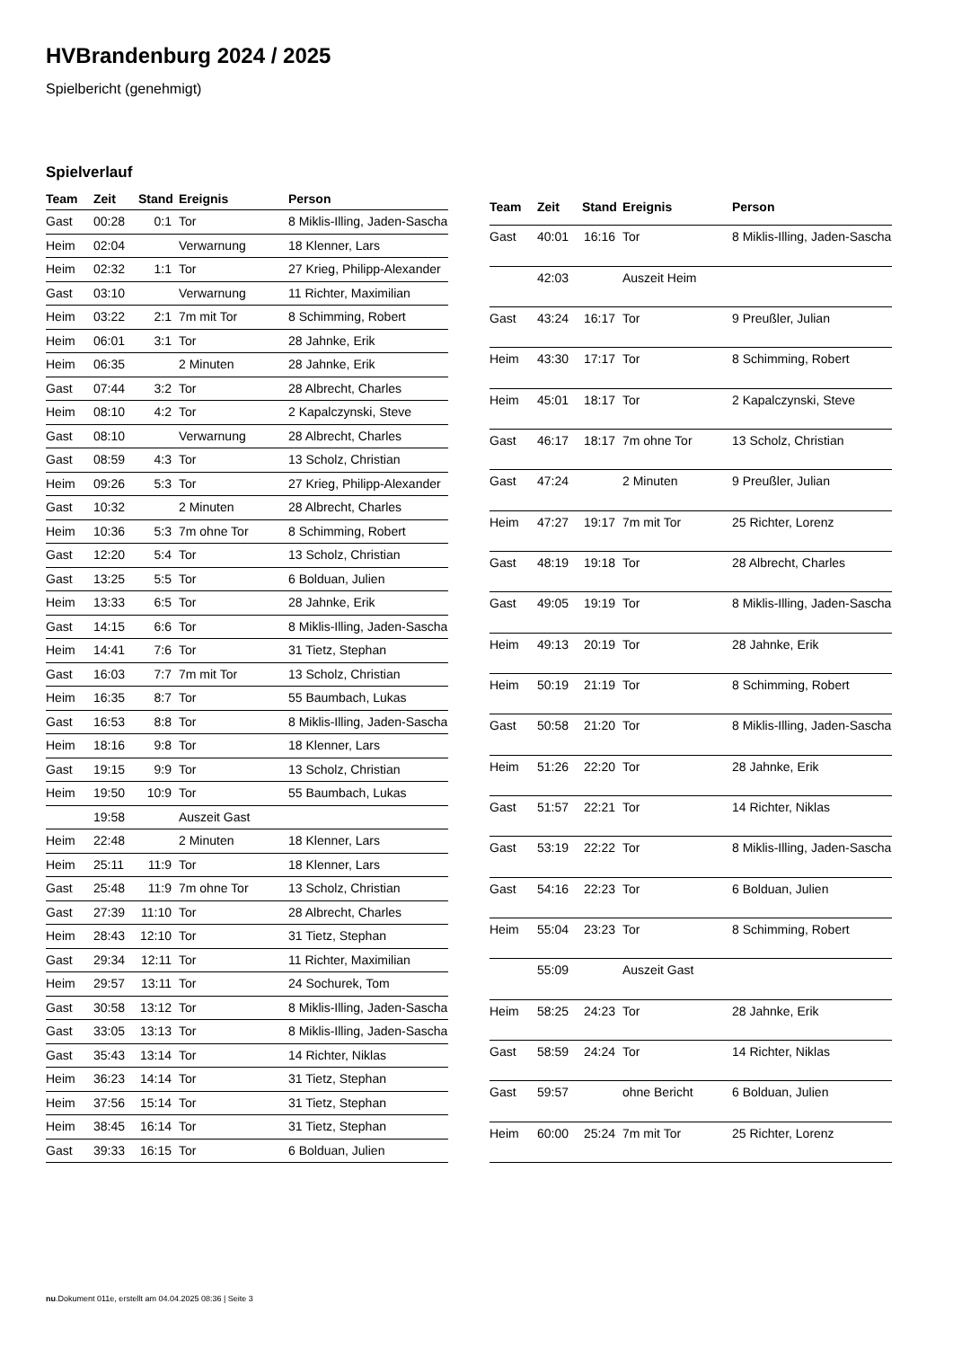HVBrandenburg 2024 / 2025
Spielbericht (genehmigt)
Spielverlauf
| Team | Zeit | Stand | Ereignis | Person |
| --- | --- | --- | --- | --- |
| Gast | 00:28 | 0:1 | Tor | 8 Miklis-Illing, Jaden-Sascha |
| Heim | 02:04 | | Verwarnung | 18 Klenner, Lars |
| Heim | 02:32 | 1:1 | Tor | 27 Krieg, Philipp-Alexander |
| Gast | 03:10 | | Verwarnung | 11 Richter, Maximilian |
| Heim | 03:22 | 2:1 | 7m mit Tor | 8 Schimming, Robert |
| Heim | 06:01 | 3:1 | Tor | 28 Jahnke, Erik |
| Heim | 06:35 | | 2 Minuten | 28 Jahnke, Erik |
| Gast | 07:44 | 3:2 | Tor | 28 Albrecht, Charles |
| Heim | 08:10 | 4:2 | Tor | 2 Kapalczynski, Steve |
| Gast | 08:10 | | Verwarnung | 28 Albrecht, Charles |
| Gast | 08:59 | 4:3 | Tor | 13 Scholz, Christian |
| Heim | 09:26 | 5:3 | Tor | 27 Krieg, Philipp-Alexander |
| Gast | 10:32 | | 2 Minuten | 28 Albrecht, Charles |
| Heim | 10:36 | 5:3 | 7m ohne Tor | 8 Schimming, Robert |
| Gast | 12:20 | 5:4 | Tor | 13 Scholz, Christian |
| Gast | 13:25 | 5:5 | Tor | 6 Bolduan, Julien |
| Heim | 13:33 | 6:5 | Tor | 28 Jahnke, Erik |
| Gast | 14:15 | 6:6 | Tor | 8 Miklis-Illing, Jaden-Sascha |
| Heim | 14:41 | 7:6 | Tor | 31 Tietz, Stephan |
| Gast | 16:03 | 7:7 | 7m mit Tor | 13 Scholz, Christian |
| Heim | 16:35 | 8:7 | Tor | 55 Baumbach, Lukas |
| Gast | 16:53 | 8:8 | Tor | 8 Miklis-Illing, Jaden-Sascha |
| Heim | 18:16 | 9:8 | Tor | 18 Klenner, Lars |
| Gast | 19:15 | 9:9 | Tor | 13 Scholz, Christian |
| Heim | 19:50 | 10:9 | Tor | 55 Baumbach, Lukas |
| | 19:58 | | Auszeit Gast | |
| Heim | 22:48 | | 2 Minuten | 18 Klenner, Lars |
| Heim | 25:11 | 11:9 | Tor | 18 Klenner, Lars |
| Gast | 25:48 | 11:9 | 7m ohne Tor | 13 Scholz, Christian |
| Gast | 27:39 | 11:10 | Tor | 28 Albrecht, Charles |
| Heim | 28:43 | 12:10 | Tor | 31 Tietz, Stephan |
| Gast | 29:34 | 12:11 | Tor | 11 Richter, Maximilian |
| Heim | 29:57 | 13:11 | Tor | 24 Sochurek, Tom |
| Gast | 30:58 | 13:12 | Tor | 8 Miklis-Illing, Jaden-Sascha |
| Gast | 33:05 | 13:13 | Tor | 8 Miklis-Illing, Jaden-Sascha |
| Gast | 35:43 | 13:14 | Tor | 14 Richter, Niklas |
| Heim | 36:23 | 14:14 | Tor | 31 Tietz, Stephan |
| Heim | 37:56 | 15:14 | Tor | 31 Tietz, Stephan |
| Heim | 38:45 | 16:14 | Tor | 31 Tietz, Stephan |
| Gast | 39:33 | 16:15 | Tor | 6 Bolduan, Julien |
| Team | Zeit | Stand | Ereignis | Person |
| --- | --- | --- | --- | --- |
| Gast | 40:01 | 16:16 | Tor | 8 Miklis-Illing, Jaden-Sascha |
| | 42:03 | | Auszeit Heim | |
| Gast | 43:24 | 16:17 | Tor | 9 Preußler, Julian |
| Heim | 43:30 | 17:17 | Tor | 8 Schimming, Robert |
| Heim | 45:01 | 18:17 | Tor | 2 Kapalczynski, Steve |
| Gast | 46:17 | 18:17 | 7m ohne Tor | 13 Scholz, Christian |
| Gast | 47:24 | | 2 Minuten | 9 Preußler, Julian |
| Heim | 47:27 | 19:17 | 7m mit Tor | 25 Richter, Lorenz |
| Gast | 48:19 | 19:18 | Tor | 28 Albrecht, Charles |
| Gast | 49:05 | 19:19 | Tor | 8 Miklis-Illing, Jaden-Sascha |
| Heim | 49:13 | 20:19 | Tor | 28 Jahnke, Erik |
| Heim | 50:19 | 21:19 | Tor | 8 Schimming, Robert |
| Gast | 50:58 | 21:20 | Tor | 8 Miklis-Illing, Jaden-Sascha |
| Heim | 51:26 | 22:20 | Tor | 28 Jahnke, Erik |
| Gast | 51:57 | 22:21 | Tor | 14 Richter, Niklas |
| Gast | 53:19 | 22:22 | Tor | 8 Miklis-Illing, Jaden-Sascha |
| Gast | 54:16 | 22:23 | Tor | 6 Bolduan, Julien |
| Heim | 55:04 | 23:23 | Tor | 8 Schimming, Robert |
| | 55:09 | | Auszeit Gast | |
| Heim | 58:25 | 24:23 | Tor | 28 Jahnke, Erik |
| Gast | 58:59 | 24:24 | Tor | 14 Richter, Niklas |
| Gast | 59:57 | | ohne Bericht | 6 Bolduan, Julien |
| Heim | 60:00 | 25:24 | 7m mit Tor | 25 Richter, Lorenz |
nu.Dokument 011e, erstellt am 04.04.2025 08:36 | Seite 3